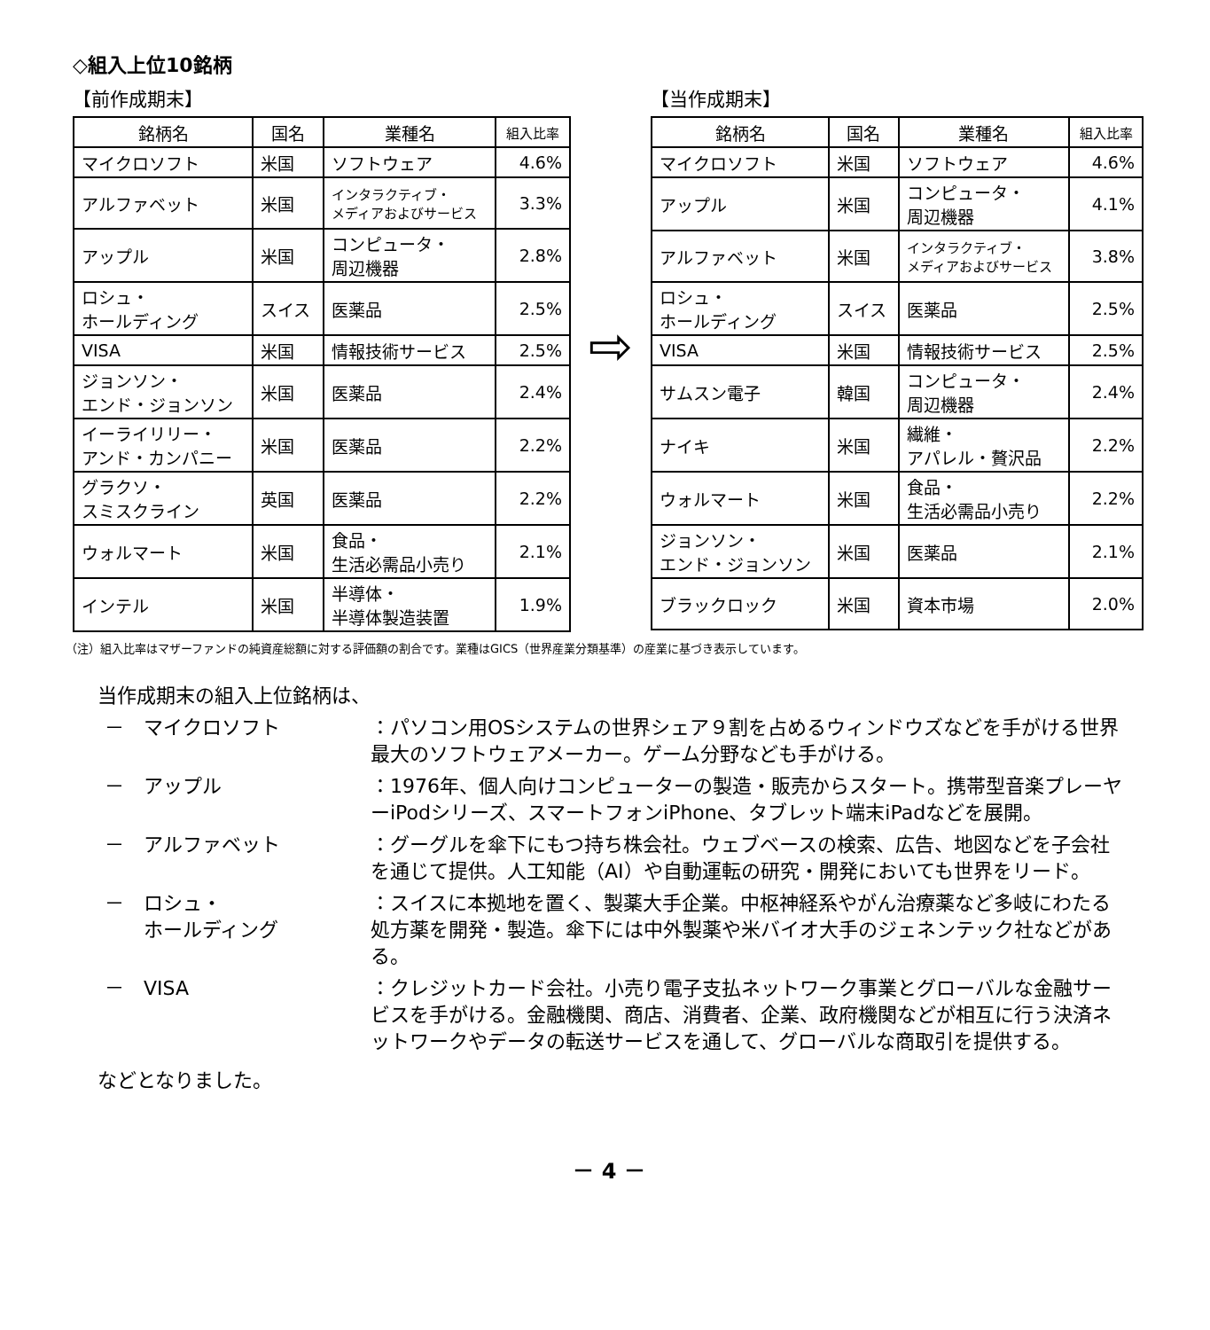◇組入上位10銘柄
【前作成期末】
| 銘柄名 | 国名 | 業種名 | 組入比率 |
| --- | --- | --- | --- |
| マイクロソフト | 米国 | ソフトウェア | 4.6% |
| アルファベット | 米国 | インタラクティブ・ メディアおよびサービス | 3.3% |
| アップル | 米国 | コンピュータ・ 周辺機器 | 2.8% |
| ロシュ・ ホールディング | スイス | 医薬品 | 2.5% |
| VISA | 米国 | 情報技術サービス | 2.5% |
| ジョンソン・ エンド・ジョンソン | 米国 | 医薬品 | 2.4% |
| イーライリリー・ アンド・カンパニー | 米国 | 医薬品 | 2.2% |
| グラクソ・ スミスクライン | 英国 | 医薬品 | 2.2% |
| ウォルマート | 米国 | 食品・ 生活必需品小売り | 2.1% |
| インテル | 米国 | 半導体・ 半導体製造装置 | 1.9% |
⇨
【当作成期末】
| 銘柄名 | 国名 | 業種名 | 組入比率 |
| --- | --- | --- | --- |
| マイクロソフト | 米国 | ソフトウェア | 4.6% |
| アップル | 米国 | コンピュータ・ 周辺機器 | 4.1% |
| アルファベット | 米国 | インタラクティブ・ メディアおよびサービス | 3.8% |
| ロシュ・ ホールディング | スイス | 医薬品 | 2.5% |
| VISA | 米国 | 情報技術サービス | 2.5% |
| サムスン電子 | 韓国 | コンピュータ・ 周辺機器 | 2.4% |
| ナイキ | 米国 | 繊維・ アパレル・贅沢品 | 2.2% |
| ウォルマート | 米国 | 食品・ 生活必需品小売り | 2.2% |
| ジョンソン・ エンド・ジョンソン | 米国 | 医薬品 | 2.1% |
| ブラックロック | 米国 | 資本市場 | 2.0% |
（注）組入比率はマザーファンドの純資産総額に対する評価額の割合です。業種はGICS（世界産業分類基準）の産業に基づき表示しています。
当作成期末の組入上位銘柄は、
－　マイクロソフト ：パソコン用OSシステムの世界シェア９割を占めるウィンドウズなどを手がける世界最大のソフトウェアメーカー。ゲーム分野なども手がける。
－　アップル ：1976年、個人向けコンピューターの製造・販売からスタート。携帯型音楽プレーヤーiPodシリーズ、スマートフォンiPhone、タブレット端末iPadなどを展開。
－　アルファベット ：グーグルを傘下にもつ持ち株会社。ウェブベースの検索、広告、地図などを子会社を通じて提供。人工知能（AI）や自動運転の研究・開発においても世界をリード。
－　ロシュ・
　　ホールディング
：スイスに本拠地を置く、製薬大手企業。中枢神経系やがん治療薬など多岐にわたる処方薬を開発・製造。傘下には中外製薬や米バイオ大手のジェネンテック社などがある。
－　VISA ：クレジットカード会社。小売り電子支払ネットワーク事業とグローバルな金融サービスを手がける。金融機関、商店、消費者、企業、政府機関などが相互に行う決済ネットワークやデータの転送サービスを通して、グローバルな商取引を提供する。
などとなりました。
－ 4 －